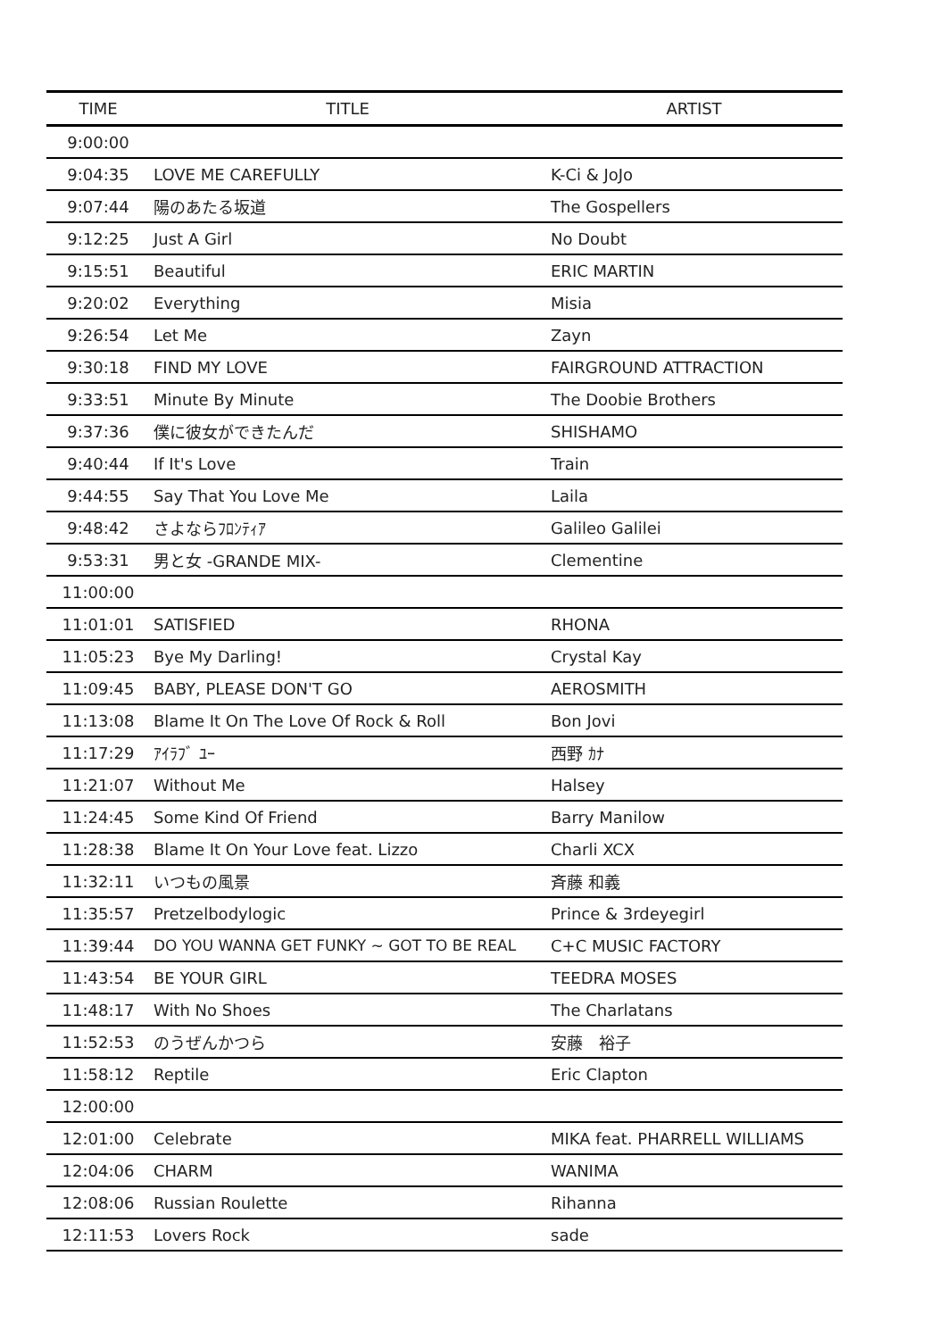| TIME | TITLE | ARTIST |
| --- | --- | --- |
| 9:00:00 | | |
| 9:04:35 | LOVE ME CAREFULLY | K-Ci & JoJo |
| 9:07:44 | 陽のあたる坂道 | The Gospellers |
| 9:12:25 | Just A Girl | No Doubt |
| 9:15:51 | Beautiful | ERIC MARTIN |
| 9:20:02 | Everything | Misia |
| 9:26:54 | Let Me | Zayn |
| 9:30:18 | FIND MY LOVE | FAIRGROUND ATTRACTION |
| 9:33:51 | Minute By Minute | The Doobie Brothers |
| 9:37:36 | 僕に彼女ができたんだ | SHISHAMO |
| 9:40:44 | If It's Love | Train |
| 9:44:55 | Say That You Love Me | Laila |
| 9:48:42 | さよならﾌﾛﾝﾃｨｱ | Galileo Galilei |
| 9:53:31 | 男と女 -GRANDE MIX- | Clementine |
| 11:00:00 | | |
| 11:01:01 | SATISFIED | RHONA |
| 11:05:23 | Bye My Darling! | Crystal Kay |
| 11:09:45 | BABY, PLEASE DON'T GO | AEROSMITH |
| 11:13:08 | Blame It On The Love Of Rock & Roll | Bon Jovi |
| 11:17:29 | ｱｲﾗﾌﾞ ﾕｰ | 西野 ｶﾅ |
| 11:21:07 | Without Me | Halsey |
| 11:24:45 | Some Kind Of Friend | Barry Manilow |
| 11:28:38 | Blame It On Your Love feat. Lizzo | Charli XCX |
| 11:32:11 | いつもの風景 | 斉藤 和義 |
| 11:35:57 | Pretzelbodylogic | Prince & 3rdeyegirl |
| 11:39:44 | DO YOU WANNA GET FUNKY ~ GOT TO BE REAL | C+C MUSIC FACTORY |
| 11:43:54 | BE YOUR GIRL | TEEDRA MOSES |
| 11:48:17 | With No Shoes | The Charlatans |
| 11:52:53 | のうぜんかつら | 安藤 裕子 |
| 11:58:12 | Reptile | Eric Clapton |
| 12:00:00 | | |
| 12:01:00 | Celebrate | MIKA feat. PHARRELL WILLIAMS |
| 12:04:06 | CHARM | WANIMA |
| 12:08:06 | Russian Roulette | Rihanna |
| 12:11:53 | Lovers Rock | sade |